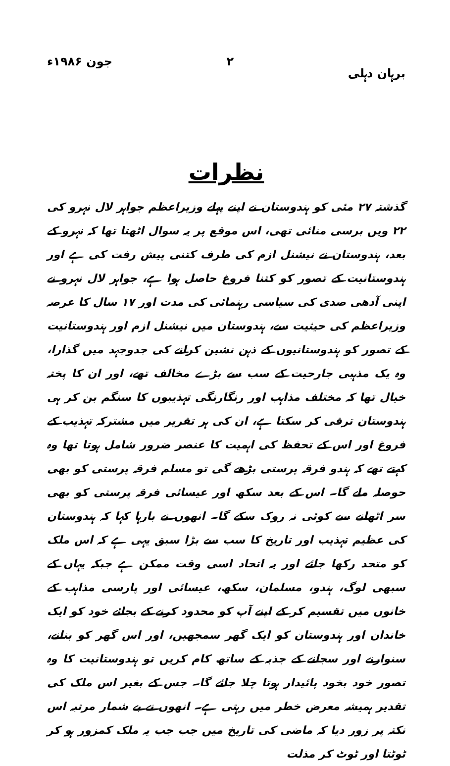برہان دہلی ۲ جون ۱۹۸۶ء
نظرات
گذشتہ ۲۷ مئی کو ہندوستان نے اپنے پہلے وزیراعظم جواہر لال نہرو کی ۲۲ ویں برسی منائی تھی، اس موقع پر یہ سوال اٹھتا تھا کہ نہرو کے بعد، ہندوستان نے نیشنل ازم کی طرف کتنی پیش رفت کی ہے اور ہندوستانیت کے تصور کو کتنا فروغ حاصل ہوا ہے، جواہر لال نہرو نے اپنی آدھی صدی کی سیاسی رہنمائی کی مدت اور ۱۷ سال کا عرصہ وزیراعظم کی حیثیت سے، ہندوستان میں نیشنل ازم اور ہندوستانیت کے تصور کو ہندوستانیوں کے ذہن نشین کرانے کی جدوجہد میں گذارا، وہ یک مذہبی جارحیت کے سب سے بڑے مخالف تھے، اور ان کا پختہ خیال تھا کہ مختلف مذاہب اور رنگارنگی تہذیبوں کا سنگم بن کر ہی ہندوستان ترقی کر سکتا ہے، ان کی ہر تقریر میں مشترکہ تہذیب کے فروغ اور اس کے تحفظ کی اہمیت کا عنصر ضرور شامل ہوتا تھا وہ کہتے تھے کہ ہندو فرقہ پرستی بڑھے گی تو مسلم فرقہ پرستی کو بھی حوصلہ ملے گا۔ اس کے بعد سکھ اور عیسائی فرقہ پرستی کو بھی سر اٹھانے سے کوئی نہ روک سکے گا۔ انھوں نے بارہا کہا کہ ہندوستان کی عظیم تہذیب اور تاریخ کا سب سے بڑا سبق یہی ہے کہ اس ملک کو متحد رکھا جائے اور یہ اتحاد اسی وقت ممکن ہے جبکہ یہاں کے سبھی لوگ، ہندو، مسلمان، سکھ، عیسائی اور پارسی مذاہب کے خانوں میں تقسیم کر کے اپنے آپ کو محدود کرنے کے بجائے خود کو ایک خاندان اور ہندوستان کو ایک گھر سمجھیں، اور اس گھر کو بنانے، سنوارنے اور سجانے کے جذبہ کے ساتھ کام کریں تو ہندوستانیت کا وہ تصور خود بخود پائیدار ہوتا چلا جائے گا۔ جس کے بغیر اس ملک کی تقدیر ہمیشہ معرض خطر میں رہتی ہے۔ انھوں نے بے شمار مرتبہ اس نکتہ پر زور دیا کہ ماضی کی تاریخ میں جب جب یہ ملک کمزور ہو کر ٹوٹتا اور ٹوٹ کر مذلت